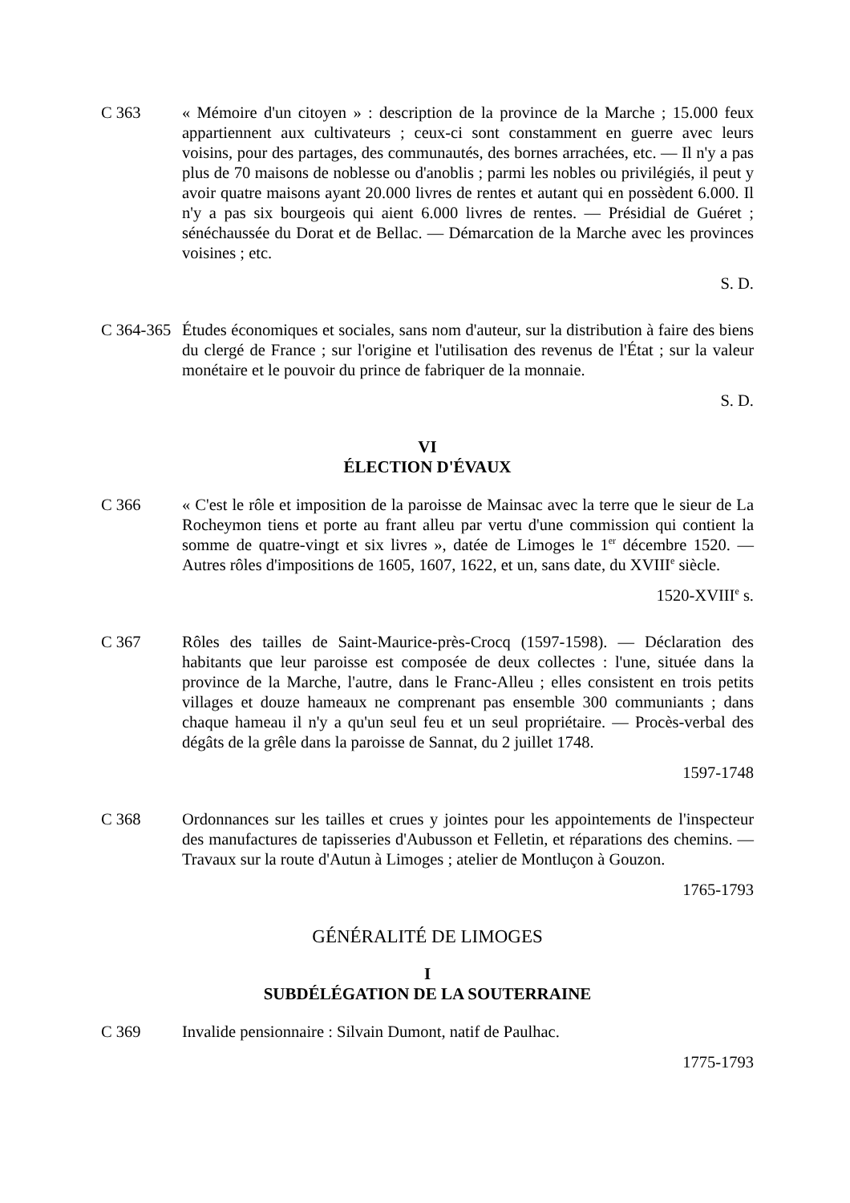C 363 « Mémoire d'un citoyen » : description de la province de la Marche ; 15.000 feux appartiennent aux cultivateurs ; ceux-ci sont constamment en guerre avec leurs voisins, pour des partages, des communautés, des bornes arrachées, etc. — Il n'y a pas plus de 70 maisons de noblesse ou d'anoblis ; parmi les nobles ou privilégiés, il peut y avoir quatre maisons ayant 20.000 livres de rentes et autant qui en possèdent 6.000. Il n'y a pas six bourgeois qui aient 6.000 livres de rentes. — Présidial de Guéret ; sénéchaussée du Dorat et de Bellac. — Démarcation de la Marche avec les provinces voisines ; etc.
S. D.
C 364-365
Études économiques et sociales, sans nom d'auteur, sur la distribution à faire des biens du clergé de France ; sur l'origine et l'utilisation des revenus de l'État ; sur la valeur monétaire et le pouvoir du prince de fabriquer de la monnaie.
S. D.
VI
ÉLECTION D'ÉVAUX
C 366 « C'est le rôle et imposition de la paroisse de Mainsac avec la terre que le sieur de La Rocheymon tiens et porte au frant alleu par vertu d'une commission qui contient la somme de quatre-vingt et six livres », datée de Limoges le 1<sup>er</sup> décembre 1520. — Autres rôles d'impositions de 1605, 1607, 1622, et un, sans date, du XVIII<sup>e</sup> siècle.
1520-XVIII<sup>e</sup> s.
C 367 Rôles des tailles de Saint-Maurice-près-Crocq (1597-1598). — Déclaration des habitants que leur paroisse est composée de deux collectes : l'une, située dans la province de la Marche, l'autre, dans le Franc-Alleu ; elles consistent en trois petits villages et douze hameaux ne comprenant pas ensemble 300 communiants ; dans chaque hameau il n'y a qu'un seul feu et un seul propriétaire. — Procès-verbal des dégâts de la grêle dans la paroisse de Sannat, du 2 juillet 1748.
1597-1748
C 368 Ordonnances sur les tailles et crues y jointes pour les appointements de l'inspecteur des manufactures de tapisseries d'Aubusson et Felletin, et réparations des chemins. — Travaux sur la route d'Autun à Limoges ; atelier de Montluçon à Gouzon.
1765-1793
GÉNÉRALITÉ DE LIMOGES
I
SUBDÉLÉGATION DE LA SOUTERRAINE
C 369 Invalide pensionnaire : Silvain Dumont, natif de Paulhac.
1775-1793